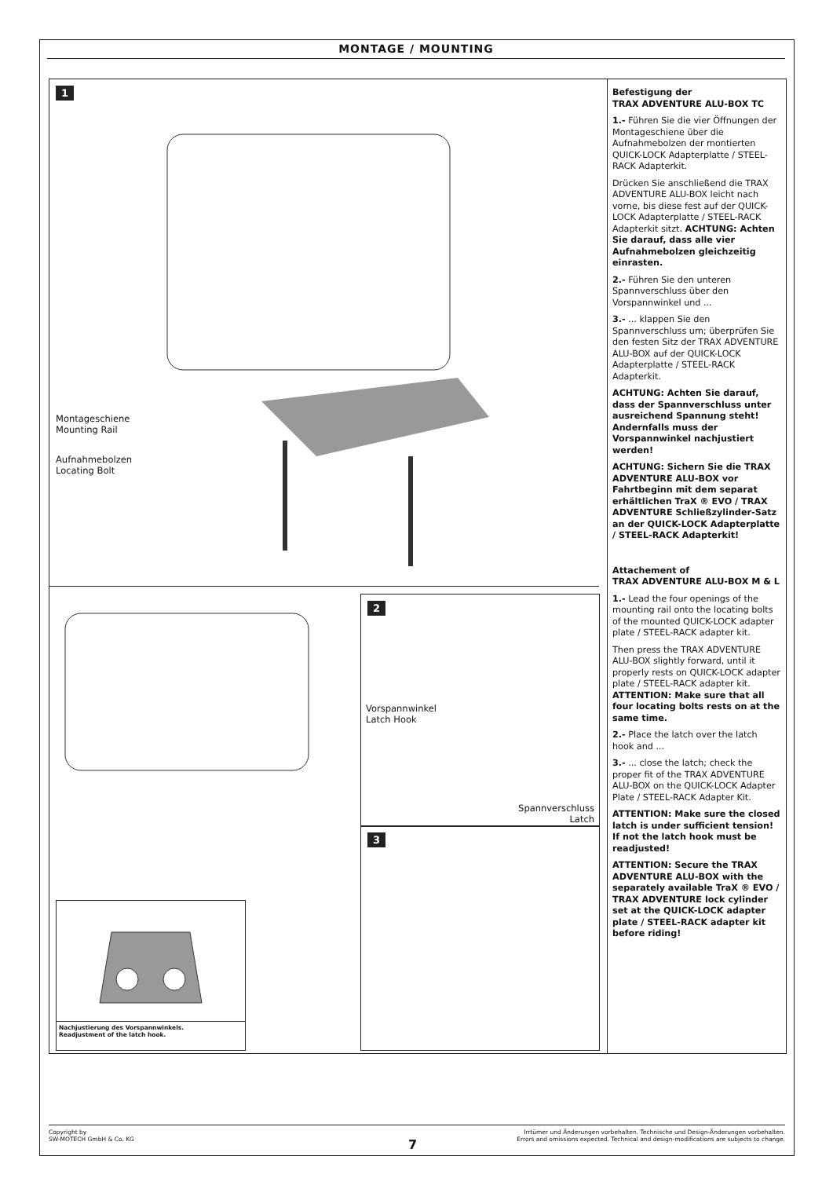MONTAGE / MOUNTING
1
Montageschiene
Mounting Rail
Aufnahmebolzen
Locating Bolt
Nachjustierung des Vorspannwinkels.
Readjustment of the latch hook.
2
Vorspannwinkel
Latch Hook
Spannverschluss
Latch
3
Befestigung der
TRAX ADVENTURE ALU-BOX TC
1.- Führen Sie die vier Öffnungen der Montageschiene über die Aufnahmebolzen der montierten QUICK-LOCK Adapterplatte / STEEL-RACK Adapterkit.
Drücken Sie anschließend die TRAX ADVENTURE ALU-BOX leicht nach vorne, bis diese fest auf der QUICK-LOCK Adapterplatte / STEEL-RACK Adapterkit sitzt. ACHTUNG: Achten Sie darauf, dass alle vier Aufnahmebolzen gleichzeitig einrasten.
2.- Führen Sie den unteren Spannverschluss über den Vorspannwinkel und ...
3.- ... klappen Sie den Spannverschluss um; überprüfen Sie den festen Sitz der TRAX ADVENTURE ALU-BOX auf der QUICK-LOCK Adapterplatte / STEEL-RACK Adapterkit.
ACHTUNG: Achten Sie darauf, dass der Spannverschluss unter ausreichend Spannung steht! Andernfalls muss der Vorspannwinkel nachjustiert werden!
ACHTUNG: Sichern Sie die TRAX ADVENTURE ALU-BOX vor Fahrtbeginn mit dem separat erhältlichen TraX ® EVO / TRAX ADVENTURE Schließzylinder-Satz an der QUICK-LOCK Adapterplatte / STEEL-RACK Adapterkit!
Attachement of
TRAX ADVENTURE ALU-BOX M & L
1.- Lead the four openings of the mounting rail onto the locating bolts of the mounted QUICK-LOCK adapter plate / STEEL-RACK adapter kit.
Then press the TRAX ADVENTURE ALU-BOX slightly forward, until it properly rests on QUICK-LOCK adapter plate / STEEL-RACK adapter kit. ATTENTION: Make sure that all four locating bolts rests on at the same time.
2.- Place the latch over the latch hook and ...
3.- ... close the latch; check the proper fit of the TRAX ADVENTURE ALU-BOX on the QUICK-LOCK Adapter Plate / STEEL-RACK Adapter Kit.
ATTENTION: Make sure the closed latch is under sufficient tension! If not the latch hook must be readjusted!
ATTENTION: Secure the TRAX ADVENTURE ALU-BOX with the separately available TraX ® EVO / TRAX ADVENTURE lock cylinder set at the QUICK-LOCK adapter plate / STEEL-RACK adapter kit before riding!
Copyright by
SW-MOTECH GmbH & Co. KG
Irrtümer und Änderungen vorbehalten. Technische und Design-Änderungen vorbehalten.
Errors and omissions expected. Technical and design-modifications are subjects to change.
7